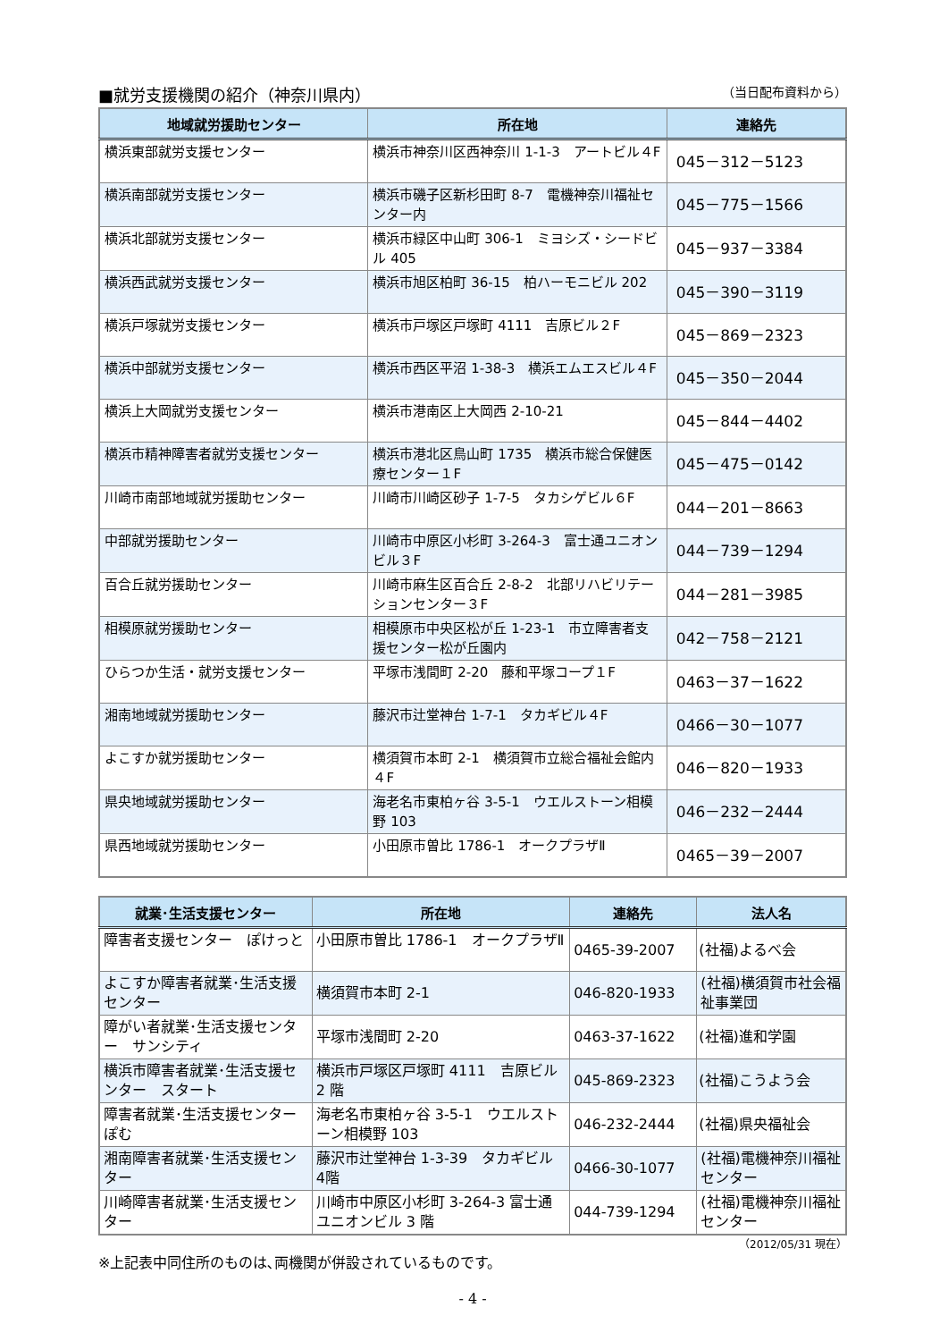■就労支援機関の紹介（神奈川県内） （当日配布資料から）
| 地域就労援助センター | 所在地 | 連絡先 |
| --- | --- | --- |
| 横浜東部就労支援センター | 横浜市神奈川区西神奈川 1-1-3 アートビル４F | 045－312－5123 |
| 横浜南部就労支援センター | 横浜市磯子区新杉田町 8-7 電機神奈川福祉センター内 | 045－775－1566 |
| 横浜北部就労支援センター | 横浜市緑区中山町 306-1 ミヨシズ・シードビル 405 | 045－937－3384 |
| 横浜西武就労支援センター | 横浜市旭区柏町 36-15 柏ハーモニビル 202 | 045－390－3119 |
| 横浜戸塚就労支援センター | 横浜市戸塚区戸塚町 4111 吉原ビル２F | 045－869－2323 |
| 横浜中部就労支援センター | 横浜市西区平沼 1-38-3 横浜エムエスビル４F | 045－350－2044 |
| 横浜上大岡就労支援センター | 横浜市港南区上大岡西 2-10-21 | 045－844－4402 |
| 横浜市精神障害者就労支援センター | 横浜市港北区鳥山町 1735 横浜市総合保健医療センター１F | 045－475－0142 |
| 川崎市南部地域就労援助センター | 川崎市川崎区砂子 1-7-5 タカシゲビル６F | 044－201－8663 |
| 中部就労援助センター | 川崎市中原区小杉町 3-264-3 富士通ユニオンビル３F | 044－739－1294 |
| 百合丘就労援助センター | 川崎市麻生区百合丘 2-8-2 北部リハビリテーションセンター３F | 044－281－3985 |
| 相模原就労援助センター | 相模原市中央区松が丘 1-23-1 市立障害者支援センター松が丘園内 | 042－758－2121 |
| ひらつか生活・就労支援センター | 平塚市浅間町 2-20 藤和平塚コープ１F | 0463－37－1622 |
| 湘南地域就労援助センター | 藤沢市辻堂神台 1-7-1 タカギビル４F | 0466－30－1077 |
| よこすか就労援助センター | 横須賀市本町 2-1 横須賀市立総合福祉会館内４F | 046－820－1933 |
| 県央地域就労援助センター | 海老名市東柏ヶ谷 3-5-1 ウエルストーン相模野 103 | 046－232－2444 |
| 県西地域就労援助センター | 小田原市曽比 1786-1 オークプラザⅡ | 0465－39－2007 |
| 就業･生活支援センター | 所在地 | 連絡先 | 法人名 |
| --- | --- | --- | --- |
| 障害者支援センター ぽけっと | 小田原市曽比 1786-1 オークプラザⅡ | 0465-39-2007 | (社福)よるべ会 |
| よこすか障害者就業･生活支援センター | 横須賀市本町 2-1 | 046-820-1933 | (社福)横須賀市社会福祉事業団 |
| 障がい者就業･生活支援センター サンシティ | 平塚市浅間町 2-20 | 0463-37-1622 | (社福)進和学園 |
| 横浜市障害者就業･生活支援センター スタート | 横浜市戸塚区戸塚町 4111 吉原ビル 2 階 | 045-869-2323 | (社福)こうよう会 |
| 障害者就業･生活支援センター ぽむ | 海老名市東柏ヶ谷 3-5-1 ウエルストーン相模野 103 | 046-232-2444 | (社福)県央福祉会 |
| 湘南障害者就業･生活支援センター | 藤沢市辻堂神台 1-3-39 タカギビル 4階 | 0466-30-1077 | (社福)電機神奈川福祉センター |
| 川崎障害者就業･生活支援センター | 川崎市中原区小杉町 3-264-3 富士通ユニオンビル 3 階 | 044-739-1294 | (社福)電機神奈川福祉センター |
（2012/05/31 現在）
※上記表中同住所のものは､両機関が併設されているものです。
- 4 -